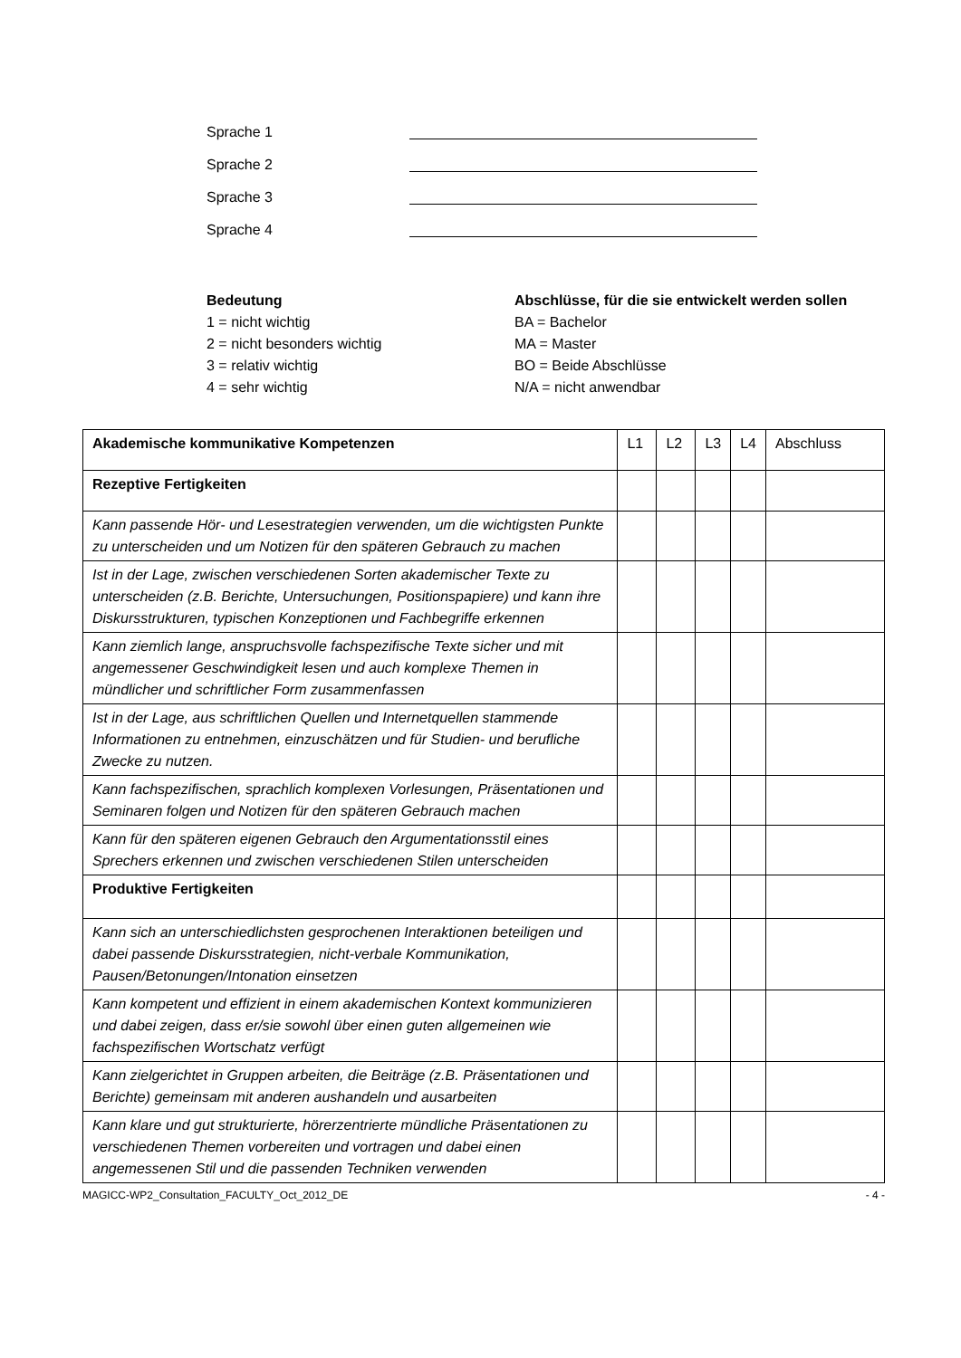Sprache 1
Sprache 2
Sprache 3
Sprache 4
Bedeutung
1 = nicht wichtig
2 = nicht besonders wichtig
3 = relativ wichtig
4 = sehr wichtig
Abschlüsse, für die sie entwickelt werden sollen
BA = Bachelor
MA = Master
BO = Beide Abschlüsse
N/A = nicht anwendbar
| Akademische kommunikative Kompetenzen | L1 | L2 | L3 | L4 | Abschluss |
| Rezeptive Fertigkeiten | | | | | |
| Kann passende Hör- und Lesestrategien verwenden, um die wichtigsten Punkte zu unterscheiden und um Notizen für den späteren Gebrauch zu machen | | | | | |
| Ist in der Lage, zwischen verschiedenen Sorten akademischer Texte zu unterscheiden (z.B. Berichte, Untersuchungen, Positionspapiere) und kann ihre Diskursstrukturen, typischen Konzeptionen und Fachbegriffe erkennen | | | | | |
| Kann ziemlich lange, anspruchsvolle fachspezifische Texte sicher und mit angemessener Geschwindigkeit lesen und auch komplexe Themen in mündlicher und schriftlicher Form zusammenfassen | | | | | |
| Ist in der Lage, aus schriftlichen Quellen und Internetquellen stammende Informationen zu entnehmen, einzuschätzen und für Studien- und berufliche Zwecke zu nutzen. | | | | | |
| Kann fachspezifischen, sprachlich komplexen Vorlesungen, Präsentationen und Seminaren folgen und Notizen für den späteren Gebrauch machen | | | | | |
| Kann für den späteren eigenen Gebrauch den Argumentationsstil eines Sprechers erkennen und zwischen verschiedenen Stilen unterscheiden | | | | | |
| Produktive Fertigkeiten | | | | | |
| Kann sich an unterschiedlichsten gesprochenen Interaktionen beteiligen und dabei passende Diskursstrategien, nicht-verbale Kommunikation, Pausen/Betonungen/Intonation einsetzen | | | | | |
| Kann kompetent und effizient in einem akademischen Kontext kommunizieren und dabei zeigen, dass er/sie sowohl über einen guten allgemeinen wie fachspezifischen Wortschatz verfügt | | | | | |
| Kann zielgerichtet in Gruppen arbeiten, die Beiträge (z.B. Präsentationen und Berichte) gemeinsam mit anderen aushandeln und ausarbeiten | | | | | |
| Kann klare und gut strukturierte, hörerzentrierte mündliche Präsentationen zu verschiedenen Themen vorbereiten und vortragen und dabei einen angemessenen Stil und die passenden Techniken verwenden | | | | | |
MAGICC-WP2_Consultation_FACULTY_Oct_2012_DE - 4 -